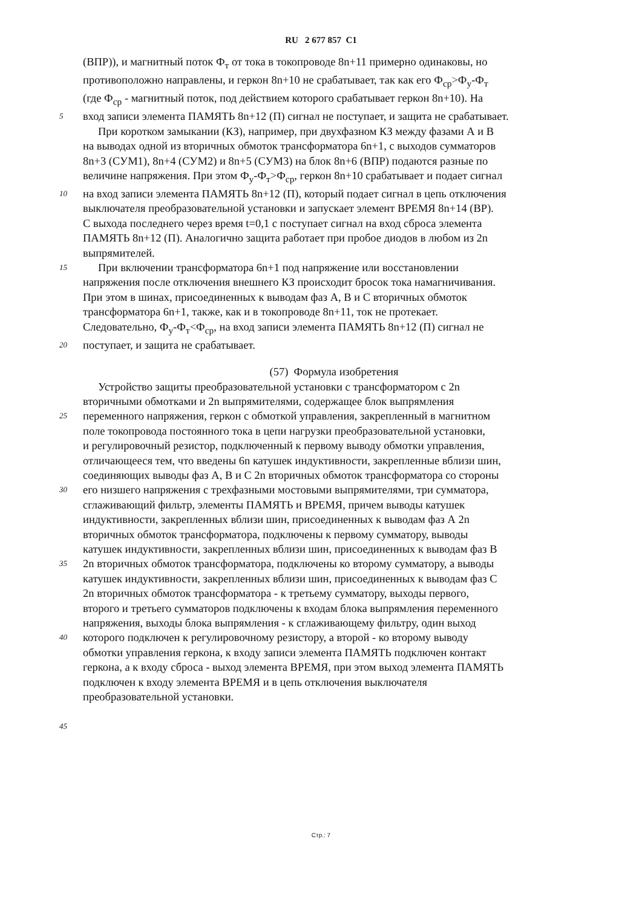RU 2 677 857 C1
(ВПР)), и магнитный поток Ф<sub>т</sub> от тока в токопроводе 8n+11 примерно одинаковы, но
противоположно направлены, и геркон 8n+10 не срабатывает, так как его Ф<sub>ср</sub>>Ф<sub>у</sub>-Ф<sub>т</sub>
(где Ф<sub>ср</sub> - магнитный поток, под действием которого срабатывает геркон 8n+10). На
5
вход записи элемента ПАМЯТЬ 8n+12 (П) сигнал не поступает, и защита не срабатывает.
При коротком замыкании (КЗ), например, при двухфазном КЗ между фазами А и В
на выводах одной из вторичных обмоток трансформатора 6n+1, с выходов сумматоров
8n+3 (СУМ1), 8n+4 (СУМ2) и 8n+5 (СУМ3) на блок 8n+6 (ВПР) подаются разные по
величине напряжения. При этом Ф<sub>у</sub>-Ф<sub>т</sub>>Ф<sub>ср</sub>, геркон 8n+10 срабатывает и подает сигнал
10
на вход записи элемента ПАМЯТЬ 8n+12 (П), который подает сигнал в цепь отключения
выключателя преобразовательной установки и запускает элемент ВРЕМЯ 8n+14 (ВР).
С выхода последнего через время t=0,1 с поступает сигнал на вход сброса элемента
ПАМЯТЬ 8n+12 (П). Аналогично защита работает при пробое диодов в любом из 2n
выпрямителей.
15
При включении трансформатора 6n+1 под напряжение или восстановлении
напряжения после отключения внешнего КЗ происходит бросок тока намагничивания.
При этом в шинах, присоединенных к выводам фаз А, В и С вторичных обмоток
трансформатора 6n+1, также, как и в токопроводе 8n+11, ток не протекает.
Следовательно, Ф<sub>у</sub>-Ф<sub>т</sub><Ф<sub>ср</sub>, на вход записи элемента ПАМЯТЬ 8n+12 (П) сигнал не
20
поступает, и защита не срабатывает.
(57) Формула изобретения
Устройство защиты преобразовательной установки с трансформатором с 2n
вторичными обмотками и 2n выпрямителями, содержащее блок выпрямления
25
переменного напряжения, геркон с обмоткой управления, закрепленный в магнитном
поле токопровода постоянного тока в цепи нагрузки преобразовательной установки,
и регулировочный резистор, подключенный к первому выводу обмотки управления,
отличающееся тем, что введены 6n катушек индуктивности, закрепленные вблизи шин,
соединяющих выводы фаз А, В и С 2n вторичных обмоток трансформатора со стороны
30
его низшего напряжения с трехфазными мостовыми выпрямителями, три сумматора,
сглаживающий фильтр, элементы ПАМЯТЬ и ВРЕМЯ, причем выводы катушек
индуктивности, закрепленных вблизи шин, присоединенных к выводам фаз А 2n
вторичных обмоток трансформатора, подключены к первому сумматору, выводы
катушек индуктивности, закрепленных вблизи шин, присоединенных к выводам фаз В
35
2n вторичных обмоток трансформатора, подключены ко второму сумматору, а выводы
катушек индуктивности, закрепленных вблизи шин, присоединенных к выводам фаз С
2n вторичных обмоток трансформатора - к третьему сумматору, выходы первого,
второго и третьего сумматоров подключены к входам блока выпрямления переменного
напряжения, выходы блока выпрямления - к сглаживающему фильтру, один выход
40
которого подключен к регулировочному резистору, а второй - ко второму выводу
обмотки управления геркона, к входу записи элемента ПАМЯТЬ подключен контакт
геркона, а к входу сброса - выход элемента ВРЕМЯ, при этом выход элемента ПАМЯТЬ
подключен к входу элемента ВРЕМЯ и в цепь отключения выключателя
преобразовательной установки.
45
Стр.: 7